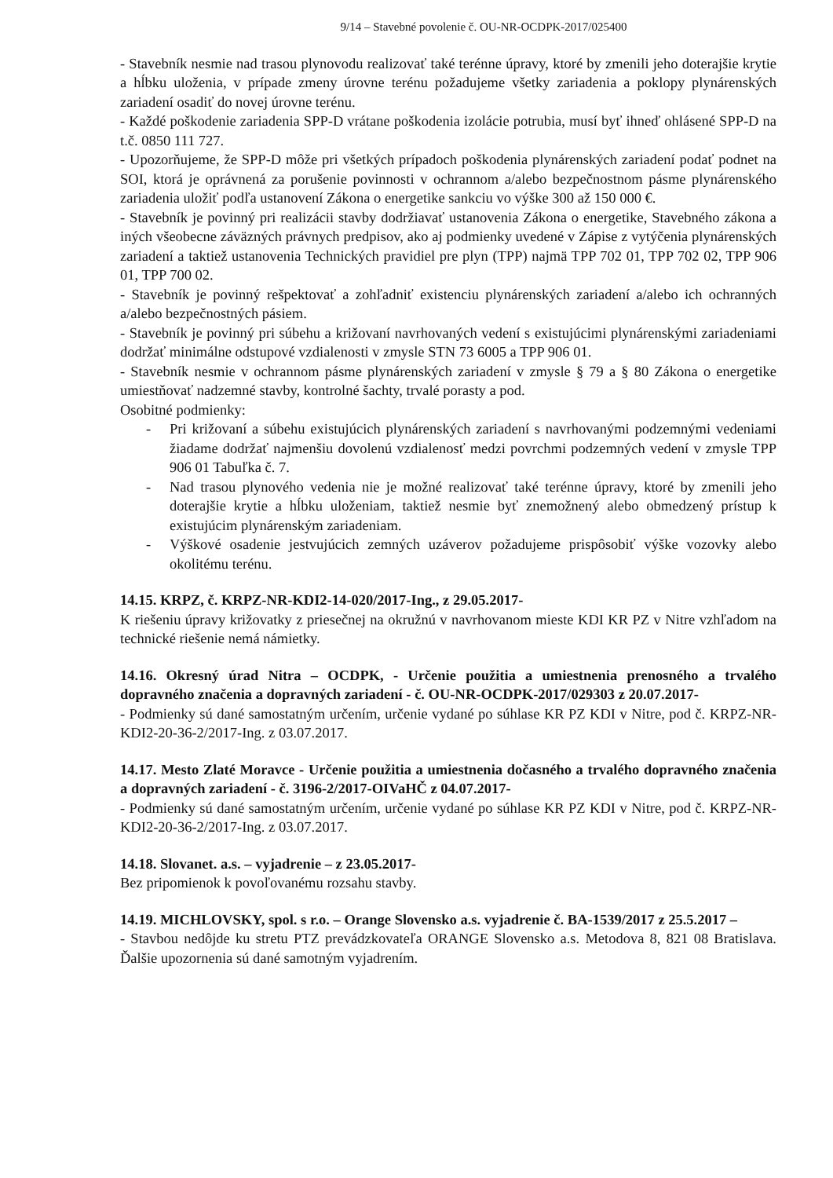9/14 – Stavebné povolenie č. OU-NR-OCDPK-2017/025400
- Stavebník nesmie nad trasou plynovodu realizovať také terénne úpravy, ktoré by zmenili jeho doterajšie krytie a hĺbku uloženia, v prípade zmeny úrovne terénu požadujeme všetky zariadenia a poklopy plynárenských zariadení osadiť do novej úrovne terénu.
- Každé poškodenie zariadenia SPP-D vrátane poškodenia izolácie potrubia, musí byť ihneď ohlásené SPP-D na t.č. 0850 111 727.
- Upozorňujeme, že SPP-D môže pri všetkých prípadoch poškodenia plynárenských zariadení podať podnet na SOI, ktorá je oprávnená za porušenie povinnosti v ochrannom a/alebo bezpečnostnom pásme plynárenského zariadenia uložiť podľa ustanovení Zákona o energetike sankciu vo výške 300 až 150 000 €.
- Stavebník je povinný pri realizácii stavby dodržiavať ustanovenia Zákona o energetike, Stavebného zákona a iných všeobecne záväzných právnych predpisov, ako aj podmienky uvedené v Zápise z vytýčenia plynárenských zariadení a taktiež ustanovenia Technických pravidiel pre plyn (TPP) najmä TPP 702 01, TPP 702 02, TPP 906 01, TPP 700 02.
- Stavebník je povinný rešpektovať a zohľadniť existenciu plynárenských zariadení a/alebo ich ochranných a/alebo bezpečnostných pásiem.
- Stavebník je povinný pri súbehu a križovaní navrhovaných vedení s existujúcimi plynárenskými zariadeniami dodržať minimálne odstupové vzdialenosti v zmysle STN 73 6005 a TPP 906 01.
- Stavebník nesmie v ochrannom pásme plynárenských zariadení v zmysle § 79 a § 80 Zákona o energetike umiestňovať nadzemné stavby, kontrolné šachty, trvalé porasty a pod.
Osobitné podmienky:
- Pri križovaní a súbehu existujúcich plynárenských zariadení s navrhovanými podzemnými vedeniami žiadame dodržať najmenšiu dovolenú vzdialenosť medzi povrchmi podzemných vedení v zmysle TPP 906 01 Tabuľka č. 7.
- Nad trasou plynového vedenia nie je možné realizovať také terénne úpravy, ktoré by zmenili jeho doterajšie krytie a hĺbku uloženiam, taktiež nesmie byť znemožnený alebo obmedzený prístup k existujúcim plynárenským zariadeniam.
- Výškové osadenie jestvujúcich zemných uzáverov požadujeme prispôsobiť výške vozovky alebo okolitému terénu.
14.15. KRPZ, č. KRPZ-NR-KDI2-14-020/2017-Ing., z 29.05.2017-
K riešeniu úpravy križovatky z priesečnej na okružnú v navrhovanom mieste KDI KR PZ v Nitre vzhľadom na technické riešenie nemá námietky.
14.16. Okresný úrad Nitra – OCDPK, - Určenie použitia a umiestnenia prenosného a trvalého dopravného značenia a dopravných zariadení - č. OU-NR-OCDPK-2017/029303 z 20.07.2017-
- Podmienky sú dané samostatným určením, určenie vydané po súhlase KR PZ KDI v Nitre, pod č. KRPZ-NR-KDI2-20-36-2/2017-Ing. z 03.07.2017.
14.17. Mesto Zlaté Moravce - Určenie použitia a umiestnenia dočasného a trvalého dopravného značenia a dopravných zariadení - č. 3196-2/2017-OIVaHČ z 04.07.2017-
- Podmienky sú dané samostatným určením, určenie vydané po súhlase KR PZ KDI v Nitre, pod č. KRPZ-NR-KDI2-20-36-2/2017-Ing. z 03.07.2017.
14.18. Slovanet. a.s. – vyjadrenie – z 23.05.2017-
Bez pripomienok k povoľovanému rozsahu stavby.
14.19. MICHLOVSKY, spol. s r.o. – Orange Slovensko a.s. vyjadrenie č. BA-1539/2017 z 25.5.2017 –
- Stavbou nedôjde ku stretu PTZ prevádzkovateľa ORANGE Slovensko a.s. Metodova 8, 821 08 Bratislava. Ďalšie upozornenia sú dané samotným vyjadrením.